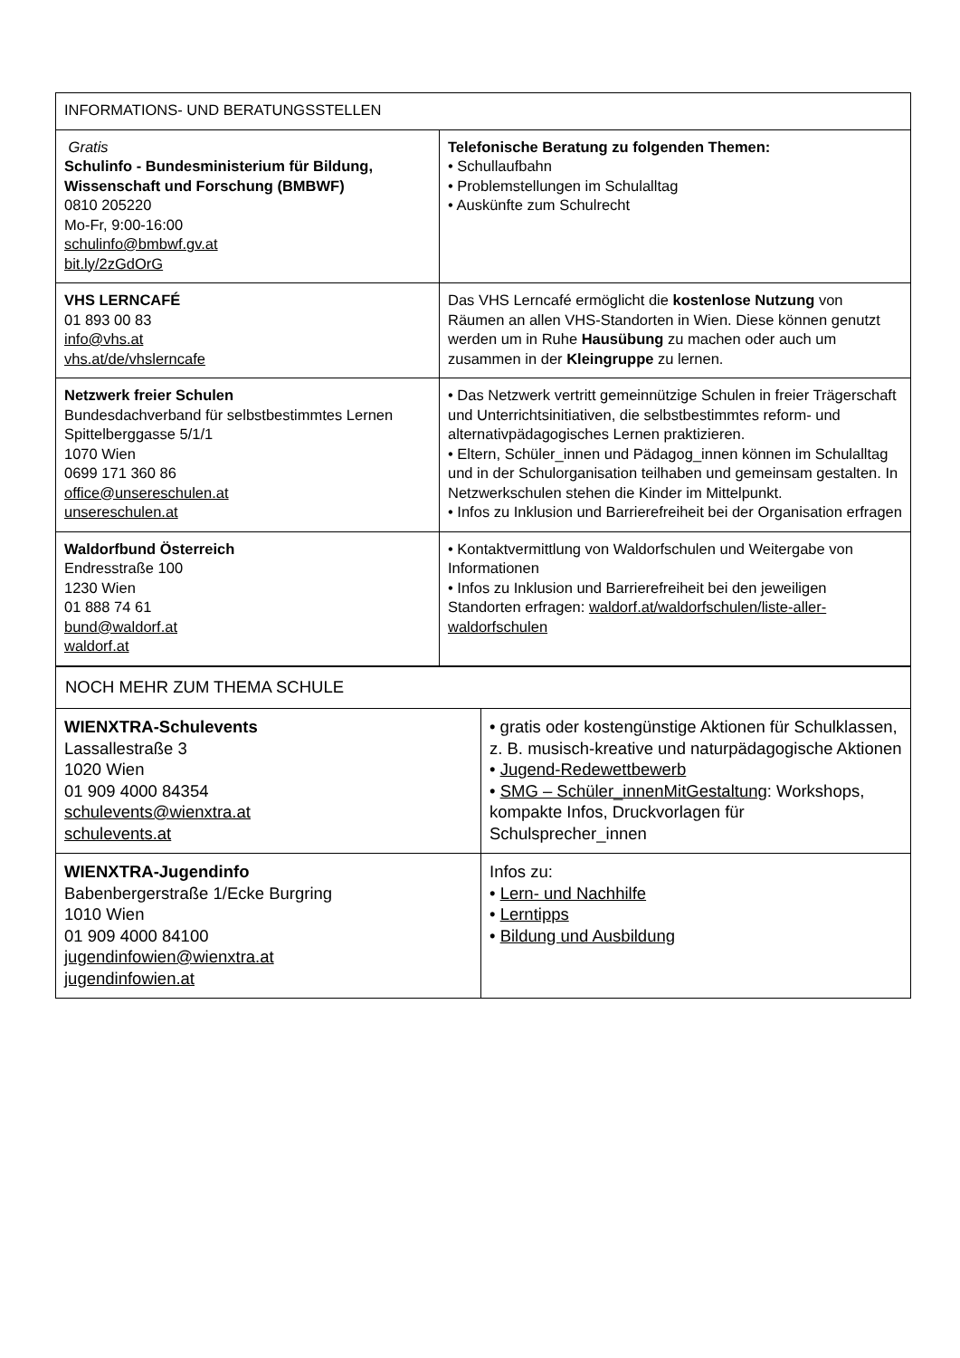| INFORMATIONS- UND BERATUNGSSTELLEN | |
| --- | --- |
| Gratis Schulinfo - Bundesministerium für Bildung, Wissenschaft und Forschung (BMBWF) 0810 205220 Mo-Fr, 9:00-16:00 schulinfo@bmbwf.gv.at bit.ly/2zGdOrG | Telefonische Beratung zu folgenden Themen: • Schullaufbahn • Problemstellungen im Schulalltag • Auskünfte zum Schulrecht |
| VHS LERNCAFÉ 01 893 00 83 info@vhs.at vhs.at/de/vhslerncafe | Das VHS Lerncafé ermöglicht die kostenlose Nutzung von Räumen an allen VHS-Standorten in Wien. Diese können genutzt werden um in Ruhe Hausübung zu machen oder auch um zusammen in der Kleingruppe zu lernen. |
| Netzwerk freier Schulen Bundesdachverband für selbstbestimmtes Lernen Spittelberggasse 5/1/1 1070 Wien 0699 171 360 86 office@unsereschulen.at unsereschulen.at | • Das Netzwerk vertritt gemeinnützige Schulen in freier Trägerschaft und Unterrichtsinitiativen, die selbstbestimmtes reform- und alternativpädagogisches Lernen praktizieren. • Eltern, Schüler_innen und Pädagog_innen können im Schulalltag und in der Schulorganisation teilhaben und gemeinsam gestalten. In Netzwerkschulen stehen die Kinder im Mittelpunkt. • Infos zu Inklusion und Barrierefreiheit bei der Organisation erfragen |
| Waldorfbund Österreich Endresstraße 100 1230 Wien 01 888 74 61 bund@waldorf.at waldorf.at | • Kontaktvermittlung von Waldorfschulen und Weitergabe von Informationen • Infos zu Inklusion und Barrierefreiheit bei den jeweiligen Standorten erfragen: waldorf.at/waldorfschulen/liste-aller-waldorfschulen |
| NOCH MEHR ZUM THEMA SCHULE | |
| --- | --- |
| WIENXTRA-Schulevents Lassallestraße 3 1020 Wien 01 909 4000 84354 schulevents@wienxtra.at schulevents.at | • gratis oder kostengünstige Aktionen für Schulklassen, z. B. musisch-kreative und naturpädagogische Aktionen • Jugend-Redewettbewerb • SMG – Schüler_innenMitGestaltung : Workshops, kompakte Infos, Druckvorlagen für Schulsprecher_innen |
| WIENXTRA-Jugendinfo Babenbergerstraße 1/Ecke Burgring 1010 Wien 01 909 4000 84100 jugendinfowien@wienxtra.at jugendinfowien.at | Infos zu: • Lern- und Nachhilfe • Lerntipps • Bildung und Ausbildung |